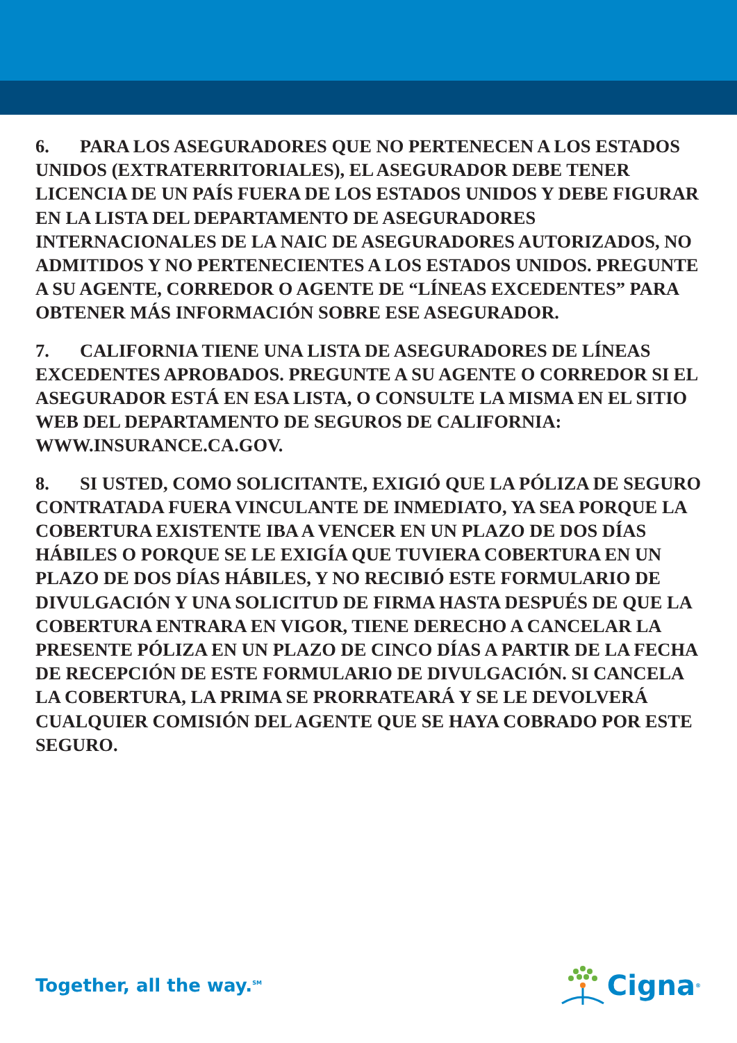6. PARA LOS ASEGURADORES QUE NO PERTENECEN A LOS ESTADOS UNIDOS (EXTRATERRITORIALES), EL ASEGURADOR DEBE TENER LICENCIA DE UN PAÍS FUERA DE LOS ESTADOS UNIDOS Y DEBE FIGURAR EN LA LISTA DEL DEPARTAMENTO DE ASEGURADORES INTERNACIONALES DE LA NAIC DE ASEGURADORES AUTORIZADOS, NO ADMITIDOS Y NO PERTENECIENTES A LOS ESTADOS UNIDOS. PREGUNTE A SU AGENTE, CORREDOR O AGENTE DE “LÍNEAS EXCEDENTES” PARA OBTENER MÁS INFORMACIÓN SOBRE ESE ASEGURADOR.
7. CALIFORNIA TIENE UNA LISTA DE ASEGURADORES DE LÍNEAS EXCEDENTES APROBADOS. PREGUNTE A SU AGENTE O CORREDOR SI EL ASEGURADOR ESTÁ EN ESA LISTA, O CONSULTE LA MISMA EN EL SITIO WEB DEL DEPARTAMENTO DE SEGUROS DE CALIFORNIA: WWW.INSURANCE.CA.GOV.
8. SI USTED, COMO SOLICITANTE, EXIGIÓ QUE LA PÓLIZA DE SEGURO CONTRATADA FUERA VINCULANTE DE INMEDIATO, YA SEA PORQUE LA COBERTURA EXISTENTE IBA A VENCER EN UN PLAZO DE DOS DÍAS HÁBILES O PORQUE SE LE EXIGÍA QUE TUVIERA COBERTURA EN UN PLAZO DE DOS DÍAS HÁBILES, Y NO RECIBIÓ ESTE FORMULARIO DE DIVULGACIÓN Y UNA SOLICITUD DE FIRMA HASTA DESPUÉS DE QUE LA COBERTURA ENTRARA EN VIGOR, TIENE DERECHO A CANCELAR LA PRESENTE PÓLIZA EN UN PLAZO DE CINCO DÍAS A PARTIR DE LA FECHA DE RECEPCIÓN DE ESTE FORMULARIO DE DIVULGACIÓN. SI CANCELA LA COBERTURA, LA PRIMA SE PRORRATEARÁ Y SE LE DEVOLVERÁ CUALQUIER COMISIÓN DEL AGENTE QUE SE HAYA COBRADO POR ESTE SEGURO.
Together, all the way.<sup>SM</sup>
Cigna ®